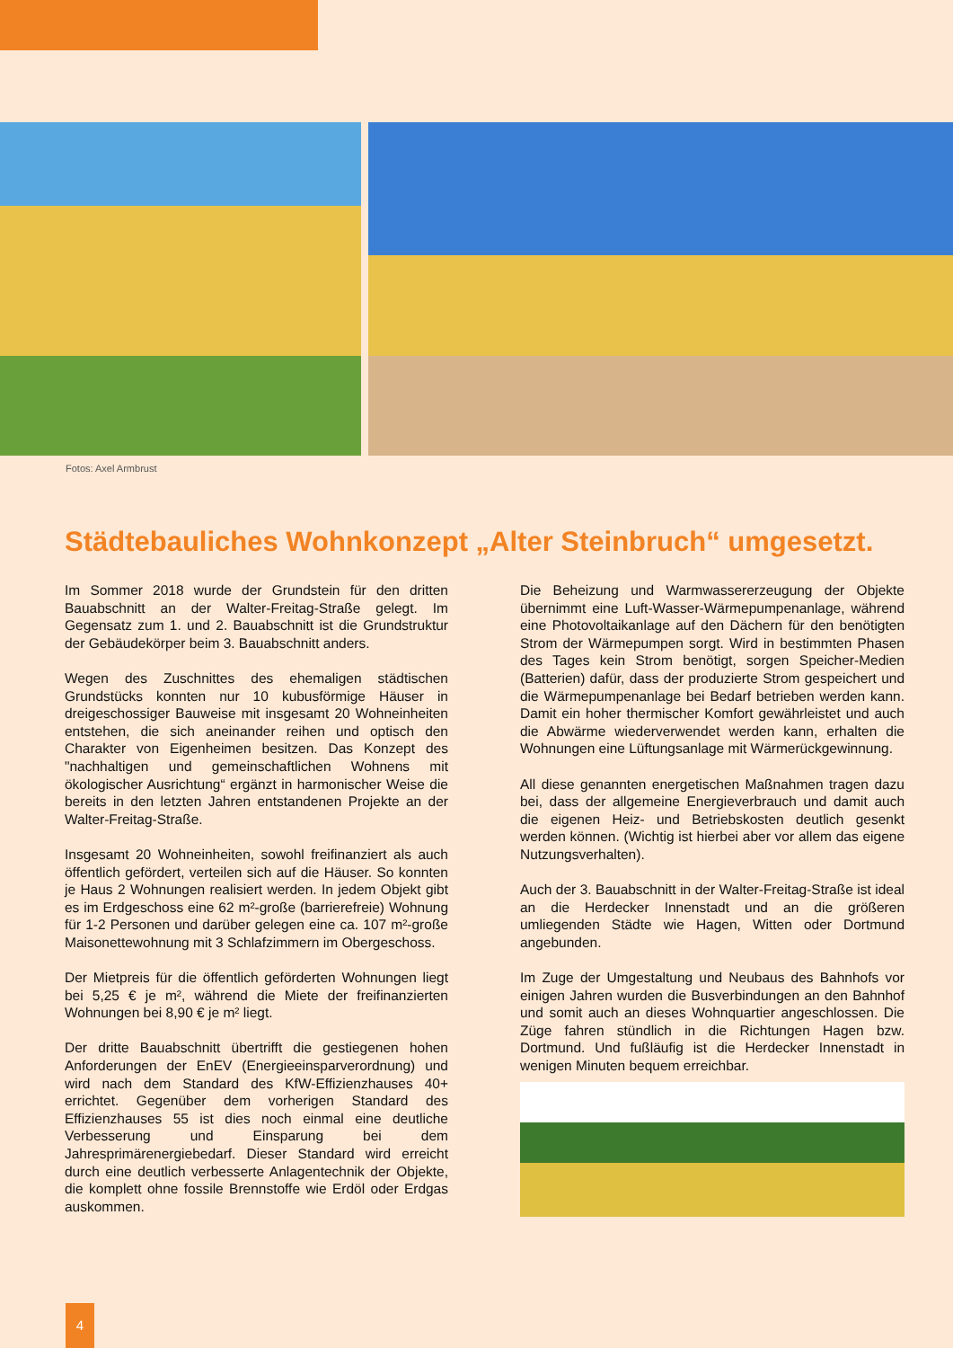Fotos: Axel Armbrust
Städtebauliches Wohnkonzept „Alter Steinbruch“ umgesetzt.
Im Sommer 2018 wurde der Grundstein für den dritten Bauabschnitt an der Walter-Freitag-Straße gelegt. Im Gegensatz zum 1. und 2. Bauabschnitt ist die Grundstruktur der Gebäudekörper beim 3. Bauabschnitt anders.
Wegen des Zuschnittes des ehemaligen städtischen Grundstücks konnten nur 10 kubusförmige Häuser in dreigeschossiger Bauweise mit insgesamt 20 Wohneinheiten entstehen, die sich aneinander reihen und optisch den Charakter von Eigenheimen besitzen. Das Konzept des "nachhaltigen und gemeinschaftlichen Wohnens mit ökologischer Ausrichtung“ ergänzt in harmonischer Weise die bereits in den letzten Jahren entstandenen Projekte an der Walter-Freitag-Straße.
Insgesamt 20 Wohneinheiten, sowohl freifinanziert als auch öffentlich gefördert, verteilen sich auf die Häuser. So konnten je Haus 2 Wohnungen realisiert werden. In jedem Objekt gibt es im Erdgeschoss eine 62 m²-große (barrierefreie) Wohnung für 1-2 Personen und darüber gelegen eine ca. 107 m²-große Maisonettewohnung mit 3 Schlafzimmern im Obergeschoss.
Der Mietpreis für die öffentlich geförderten Wohnungen liegt bei 5,25 € je m², während die Miete der freifinanzierten Wohnungen bei 8,90 € je m² liegt.
Der dritte Bauabschnitt übertrifft die gestiegenen hohen Anforderungen der EnEV (Energieeinsparverordnung) und wird nach dem Standard des KfW-Effizienzhauses 40+ errichtet. Gegenüber dem vorherigen Standard des Effizienzhauses 55 ist dies noch einmal eine deutliche Verbesserung und Einsparung bei dem Jahresprimärenergiebedarf. Dieser Standard wird erreicht durch eine deutlich verbesserte Anlagentechnik der Objekte, die komplett ohne fossile Brennstoffe wie Erdöl oder Erdgas auskommen.
Die Beheizung und Warmwassererzeugung der Objekte übernimmt eine Luft-Wasser-Wärmepumpenanlage, während eine Photovoltaikanlage auf den Dächern für den benötigten Strom der Wärmepumpen sorgt. Wird in bestimmten Phasen des Tages kein Strom benötigt, sorgen Speicher-Medien (Batterien) dafür, dass der produzierte Strom gespeichert und die Wärmepumpenanlage bei Bedarf betrieben werden kann. Damit ein hoher thermischer Komfort gewährleistet und auch die Abwärme wiederverwendet werden kann, erhalten die Wohnungen eine Lüftungsanlage mit Wärmerückgewinnung.
All diese genannten energetischen Maßnahmen tragen dazu bei, dass der allgemeine Energieverbrauch und damit auch die eigenen Heiz- und Betriebskosten deutlich gesenkt werden können. (Wichtig ist hierbei aber vor allem das eigene Nutzungsverhalten).
Auch der 3. Bauabschnitt in der Walter-Freitag-Straße ist ideal an die Herdecker Innenstadt und an die größeren umliegenden Städte wie Hagen, Witten oder Dortmund angebunden.
Im Zuge der Umgestaltung und Neubaus des Bahnhofs vor einigen Jahren wurden die Busverbindungen an den Bahnhof und somit auch an dieses Wohnquartier angeschlossen. Die Züge fahren stündlich in die Richtungen Hagen bzw. Dortmund. Und fußläufig ist die Herdecker Innenstadt in wenigen Minuten bequem erreichbar.
4